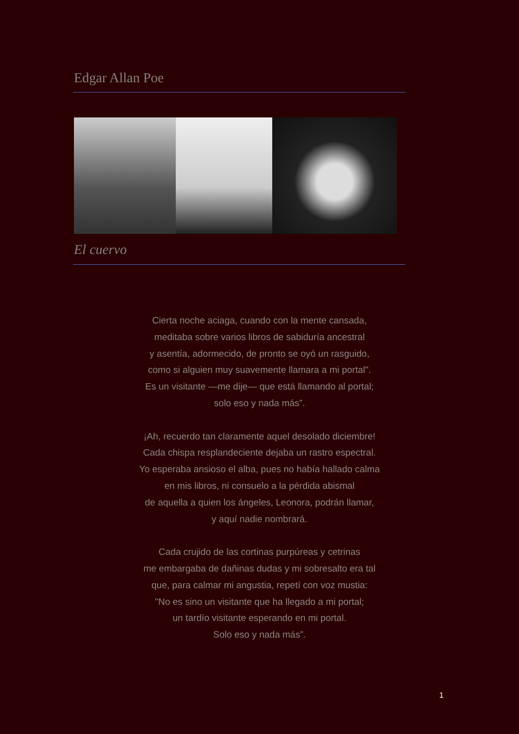Edgar Allan Poe
El cuervo
Cierta noche aciaga, cuando con la mente cansada,
meditaba sobre varios libros de sabiduría ancestral
y asentía, adormecido, de pronto se oyó un rasguido,
como si alguien muy suavemente llamara a mi portal".
Es un visitante —me dije— que está llamando al portal;
solo eso y nada más”.
¡Ah, recuerdo tan claramente aquel desolado diciembre!
Cada chispa resplandeciente dejaba un rastro espectral.
Yo esperaba ansioso el alba, pues no había hallado calma
en mis libros, ni consuelo a la pérdida abismal
de aquella a quien los ángeles, Leonora, podrán llamar,
y aquí nadie nombrará.
Cada crujido de las cortinas purpúreas y cetrinas
me embargaba de dañinas dudas y mi sobresalto era tal
que, para calmar mi angustia, repetí con voz mustia:
"No es sino un visitante que ha llegado a mi portal;
un tardío visitante esperando en mi portal.
Solo eso y nada más”.
1